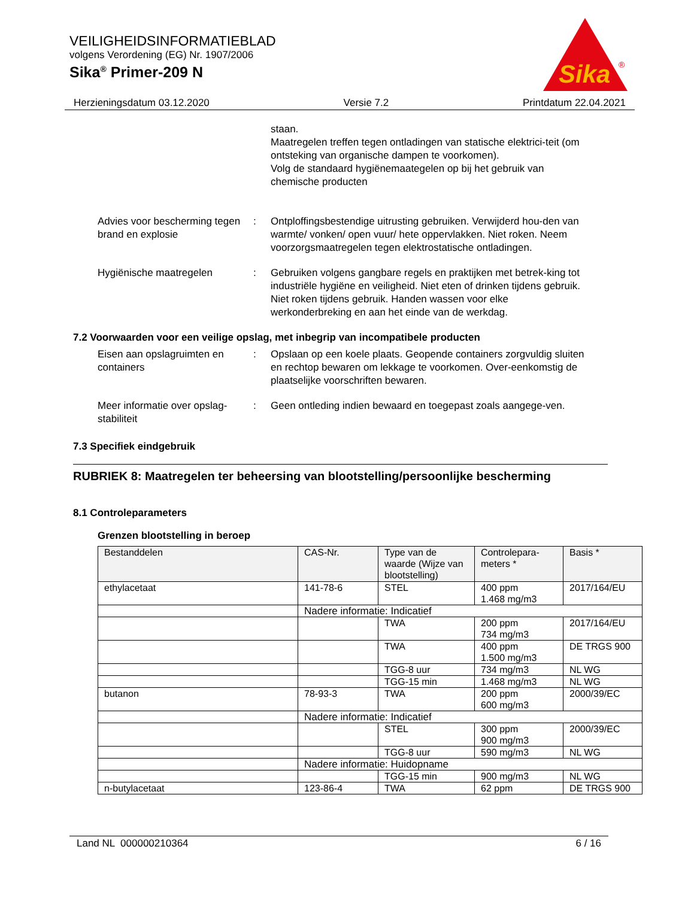VEILIGHEIDSINFORMATIEBLAD
volgens Verordening (EG) Nr. 1907/2006
Sika<sup>®</sup> Primer-209 N
Sika
®
Herzieningsdatum 03.12.2020 Versie 7.2 Printdatum 22.04.2021
staan.
Maatregelen treffen tegen ontladingen van statische elektrici-teit (om ontsteking van organische dampen te voorkomen).
Volg de standaard hygiënemaategelen op bij het gebruik van chemische producten
Advies voor bescherming tegen brand en explosie
: Ontploffingsbestendige uitrusting gebruiken. Verwijderd hou-den van warmte/ vonken/ open vuur/ hete oppervlakken. Niet roken. Neem voorzorgsmaatregelen tegen elektrostatische ontladingen.
Hygiënische maatregelen : Gebruiken volgens gangbare regels en praktijken met betrek-king tot industriële hygiëne en veiligheid. Niet eten of drinken tijdens gebruik. Niet roken tijdens gebruik. Handen wassen voor elke werkonderbreking en aan het einde van de werkdag.
7.2 Voorwaarden voor een veilige opslag, met inbegrip van incompatibele producten
Eisen aan opslagruimten en containers
: Opslaan op een koele plaats. Geopende containers zorgvuldig sluiten en rechtop bewaren om lekkage te voorkomen. Over-eenkomstig de plaatselijke voorschriften bewaren.
Meer informatie over opslag-stabiliteit
: Geen ontleding indien bewaard en toegepast zoals aangege-ven.
7.3 Specifiek eindgebruik
RUBRIEK 8: Maatregelen ter beheersing van blootstelling/persoonlijke bescherming
8.1 Controleparameters
Grenzen blootstelling in beroep
| Bestanddelen | CAS-Nr. | Type van de waarde (Wijze van blootstelling) | Controlepara-meters * | Basis * |
| --- | --- | --- | --- | --- |
| ethylacetaat | 141-78-6 | STEL | 400 ppm 1.468 mg/m3 | 2017/164/EU |
| | Nadere informatie: Indicatief | | | |
| | | TWA | 200 ppm 734 mg/m3 | 2017/164/EU |
| | | TWA | 400 ppm 1.500 mg/m3 | DE TRGS 900 |
| | | TGG-8 uur | 734 mg/m3 | NL WG |
| | | TGG-15 min | 1.468 mg/m3 | NL WG |
| butanon | 78-93-3 | TWA | 200 ppm 600 mg/m3 | 2000/39/EC |
| | Nadere informatie: Indicatief | | | |
| | | STEL | 300 ppm 900 mg/m3 | 2000/39/EC |
| | | TGG-8 uur | 590 mg/m3 | NL WG |
| | Nadere informatie: Huidopname | | | |
| | | TGG-15 min | 900 mg/m3 | NL WG |
| n-butylacetaat | 123-86-4 | TWA | 62 ppm | DE TRGS 900 |
Land NL 000000210364 6 / 16